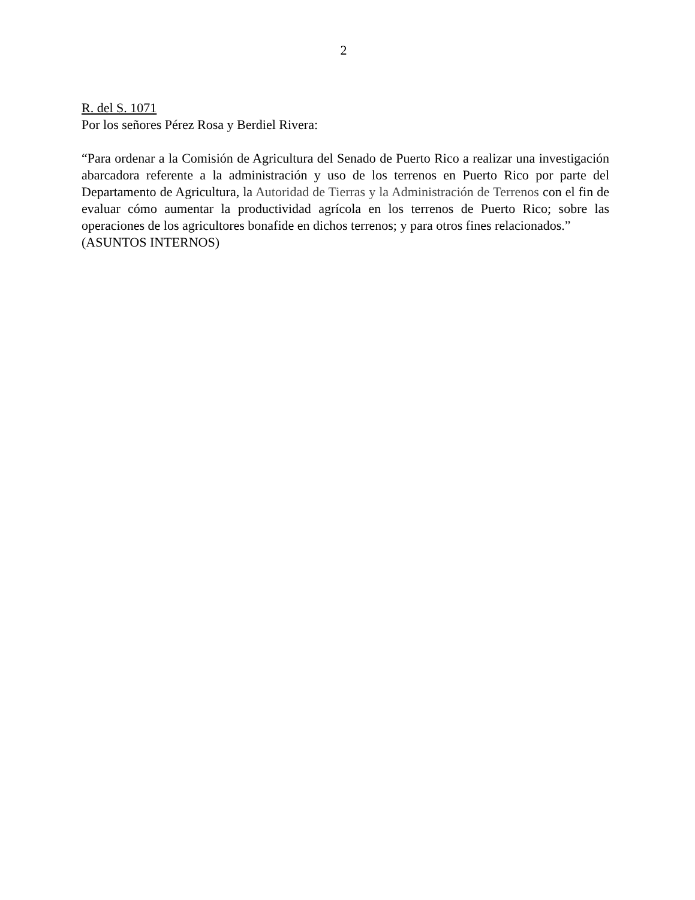2
R. del S. 1071
Por los señores Pérez Rosa y Berdiel Rivera:
“Para ordenar a la Comisión de Agricultura del Senado de Puerto Rico a realizar una investigación abarcadora referente a la administración y uso de los terrenos en Puerto Rico por parte del Departamento de Agricultura, la Autoridad de Tierras y la Administración de Terrenos con el fin de evaluar cómo aumentar la productividad agrícola en los terrenos de Puerto Rico; sobre las operaciones de los agricultores bonafide en dichos terrenos; y para otros fines relacionados.”
(ASUNTOS INTERNOS)